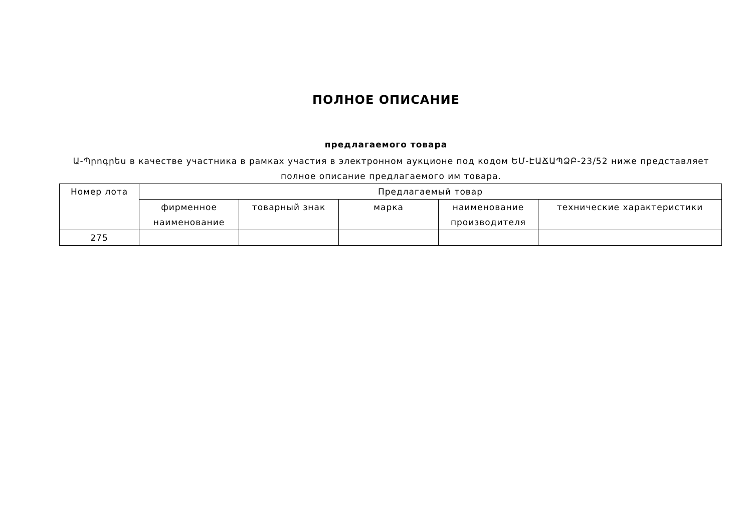ПОЛНОЕ ОПИСАНИЕ
предлагаемого товара
Ա-Պրոգրես в качестве участника в рамках участия в электронном аукционе под кодом ԵՄ-ԷԱՃԱՊՁԲ-23/52 ниже представляет полное описание предлагаемого им товара.
| Номер лота | Предлагаемый товар | | | | |
| --- | --- | --- | --- | --- | --- |
| | фирменное наименование | товарный знак | марка | наименование производителя | технические характеристики |
| 275 | | | | | |